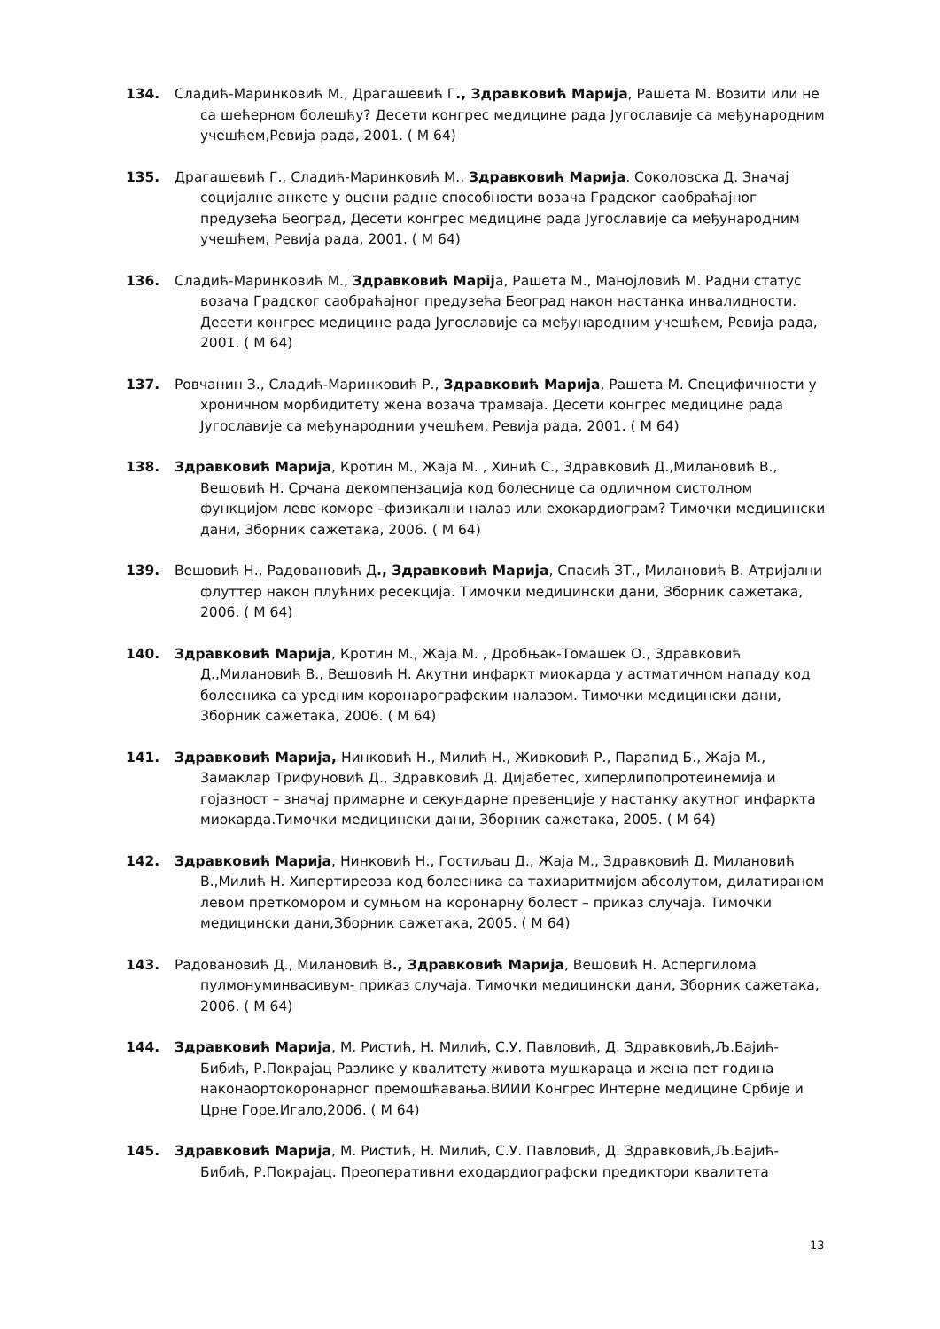134. Сладић-Маринковић М., Драгашевић Г., Здравковић Марија, Рашета М. Возити или не са шећерном болешћу? Десети конгрес медицине рада Југославије са међународним учешћем,Ревија рада, 2001. ( М 64)
135. Драгашевић Г., Сладић-Маринковић М., Здравковић Марија. Соколовска Д. Значај социјалне анкете у оцени радне способности возача Градског саобраћајног предузећа Београд, Десети конгрес медицине рада Југославије са међународним учешћем, Ревија рада, 2001. ( М 64)
136. Сладић-Маринковић М., Здравковић Марijа, Рашета М., Манојловић М. Радни статус возача Градског саобраћајног предузећа Београд након настанка инвалидности. Десети конгрес медицине рада Југославије са међународним учешћем, Ревија рада, 2001. ( М 64)
137. Ровчанин З., Сладић-Маринковић Р., Здравковић Марија, Рашета М. Специфичности у хроничном морбидитету жена возача трамваја. Десети конгрес медицине рада Југославије са међународним учешћем, Ревија рада, 2001. ( М 64)
138. Здравковић Марија, Кротин М., Жаја М. , Хинић С., Здравковић Д.,Милановић В., Вешовић Н. Срчана декомпензација код болеснице са одличном систолном функцијом леве коморе –физикални налаз или ехокардиограм? Тимочки медицински дани, Зборник сажетака, 2006. ( М 64)
139. Вешовић Н., Радовановић Д., Здравковић Марија, Спасић ЗТ., Милановић В. Атријални флуттер након плућних ресекција. Тимочки медицински дани, Зборник сажетака, 2006. ( М 64)
140. Здравковић Марија, Кротин М., Жаја М. , Дробњак-Томашек О., Здравковић Д.,Милановић В., Вешовић Н. Акутни инфаркт миокарда у астматичном нападу код болесника са уредним коронарографским налазом. Тимочки медицински дани, Зборник сажетака, 2006. ( М 64)
141. Здравковић Марија, Нинковић Н., Милић Н., Живковић Р., Парапид Б., Жаја М., Замаклар Трифуновић Д., Здравковић Д. Дијабетес, хиперлипопротеинемија и гојазност – значај примарне и секундарне превенције у настанку акутног инфаркта миокарда.Тимочки медицински дани, Зборник сажетака, 2005. ( М 64)
142. Здравковић Марија, Нинковић Н., Гостиљац Д., Жаја М., Здравковић Д. Милановић В.,Милић Н. Хипертиреоза код болесника са тахиаритмијом абсолутом, дилатираном левом преткомором и сумњом на коронарну болест – приказ случаја. Тимочки медицински дани,Зборник сажетака, 2005. ( М 64)
143. Радовановић Д., Милановић В., Здравковић Марија, Вешовић Н. Аспергилома пулмонуминвасивум- приказ случаја. Тимочки медицински дани, Зборник сажетака, 2006. ( М 64)
144. Здравковић Марија, М. Ристић, Н. Милић, С.У. Павловић, Д. Здравковић,Љ.Бајић-Бибић, Р.Покрајац Разлике у квалитету живота мушкараца и жена пет година наконаортокоронарног премошћавања.ВИИИ Конгрес Интерне медицине Србије и Црне Горе.Игало,2006. ( М 64)
145. Здравковић Марија, М. Ристић, Н. Милић, С.У. Павловић, Д. Здравковић,Љ.Бајић-Бибић, Р.Покрајац. Преоперативни еходардиографски предиктори квалитета
13